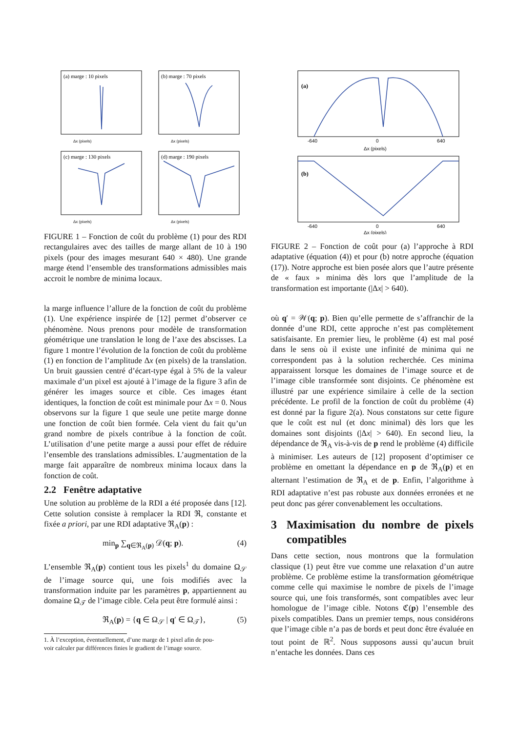(a) marge : 10 pixels
Δx (pixels)
(b) marge : 70 pixels
Δx (pixels)
(c) marge : 130 pixels
Δx (pixels)
(d) marge : 190 pixels
Δx (pixels)
FIGURE 1 – Fonction de coût du problème (1) pour des RDI rectangulaires avec des tailles de marge allant de 10 à 190 pixels (pour des images mesurant 640 × 480). Une grande marge étend l’ensemble des transformations admissibles mais accroit le nombre de minima locaux.
la marge influence l’allure de la fonction de coût du problème (1). Une expérience inspirée de [12] permet d’observer ce phénomène. Nous prenons pour modèle de transformation géométrique une translation le long de l’axe des abscisses. La figure 1 montre l’évolution de la fonction de coût du problème (1) en fonction de l’amplitude Δx (en pixels) de la translation. Un bruit gaussien centré d’écart-type égal à 5% de la valeur maximale d’un pixel est ajouté à l’image de la figure 3 afin de générer les images source et cible. Ces images étant identiques, la fonction de coût est minimale pour Δx = 0. Nous observons sur la figure 1 que seule une petite marge donne une fonction de coût bien formée. Cela vient du fait qu’un grand nombre de pixels contribue à la fonction de coût. L’utilisation d’une petite marge a aussi pour effet de réduire l’ensemble des translations admissibles. L’augmentation de la marge fait apparaître de nombreux minima locaux dans la fonction de coût.
2.2 Fenêtre adaptative
Une solution au problème de la RDI a été proposée dans [12]. Cette solution consiste à remplacer la RDI ℜ, constante et fixée a priori, par une RDI adaptative ℜ<sub>A</sub>(p) :
min<sub>p</sub> ∑<sub>q∈ℜ<sub>A</sub>(p)</sub> 𝒟(q; p). (4)
L’ensemble ℜ<sub>A</sub>(p) contient tous les pixels<sup>1</sup> du domaine Ω<sub>𝒮</sub> de l’image source qui, une fois modifiés avec la transformation induite par les paramètres p, appartiennent au domaine Ω<sub>𝒯</sub> de l’image cible. Cela peut être formulé ainsi :
ℜ<sub>A</sub>(p) = {q ∈ Ω<sub>𝒮</sub> | q′ ∈ Ω<sub>𝒯</sub>}, (5)
1. À l’exception, éventuellement, d’une marge de 1 pixel afin de pou-
voir calculer par différences finies le gradient de l’image source.
(a)
-640
0
640
Δx (pixels)
(b)
-640
0
640
Δx (pixels)
FIGURE 2 – Fonction de coût pour (a) l’approche à RDI adaptative (équation (4)) et pour (b) notre approche (équation (17)). Notre approche est bien posée alors que l’autre présente de « faux » minima dès lors que l’amplitude de la transformation est importante (|Δx| > 640).
où q′ = 𝒲(q; p). Bien qu’elle permette de s’affranchir de la donnée d’une RDI, cette approche n’est pas complètement satisfaisante. En premier lieu, le problème (4) est mal posé dans le sens où il existe une infinité de minima qui ne correspondent pas à la solution recherchée. Ces minima apparaissent lorsque les domaines de l’image source et de l’image cible transformée sont disjoints. Ce phénomène est illustré par une expérience similaire à celle de la section précédente. Le profil de la fonction de coût du problème (4) est donné par la figure 2(a). Nous constatons sur cette figure que le coût est nul (et donc minimal) dès lors que les domaines sont disjoints (|Δx| > 640). En second lieu, la dépendance de ℜ<sub>A</sub> vis-à-vis de p rend le problème (4) difficile à minimiser. Les auteurs de [12] proposent d’optimiser ce problème en omettant la dépendance en p de ℜ<sub>A</sub>(p) et en alternant l’estimation de ℜ<sub>A</sub> et de p. Enfin, l’algorithme à RDI adaptative n’est pas robuste aux données erronées et ne peut donc pas gérer convenablement les occultations.
3 Maximisation du nombre de pixels compatibles
Dans cette section, nous montrons que la formulation classique (1) peut être vue comme une relaxation d’un autre problème. Ce problème estime la transformation géométrique comme celle qui maximise le nombre de pixels de l’image source qui, une fois transformés, sont compatibles avec leur homologue de l’image cible. Notons ℭ(p) l’ensemble des pixels compatibles. Dans un premier temps, nous considérons que l’image cible n’a pas de bords et peut donc être évaluée en tout point de ℝ<sup>2</sup>. Nous supposons aussi qu’aucun bruit n’entache les données. Dans ces